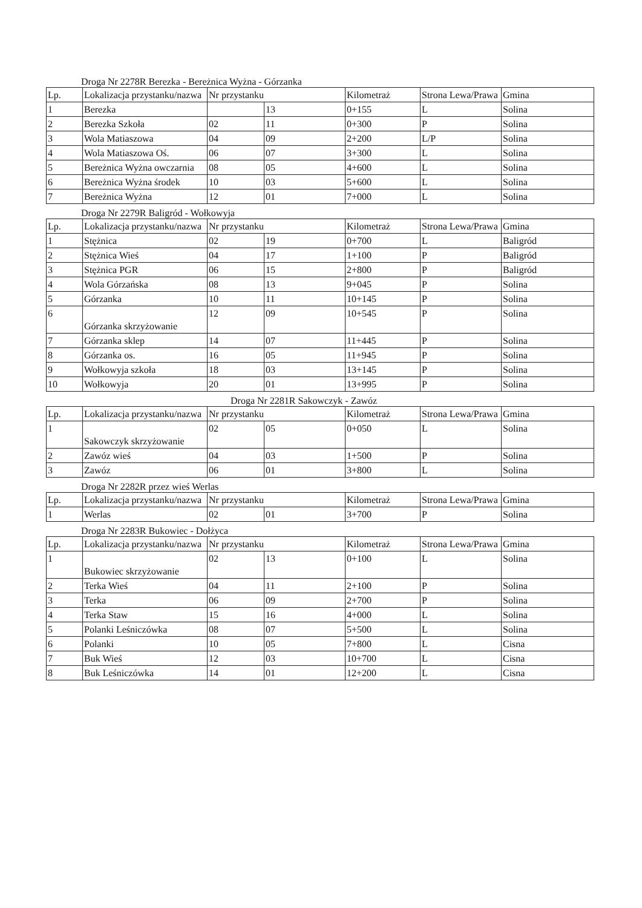Droga Nr 2278R Berezka - Bereżnica Wyżna - Górzanka
| Lp. | Lokalizacja przystanku/nazwa | Nr przystanku | | Kilometraż | Strona Lewa/Prawa | Gmina |
| 1 | Berezka | | 13 | 0+155 | L | Solina |
| 2 | Berezka Szkoła | 02 | 11 | 0+300 | P | Solina |
| 3 | Wola Matiaszowa | 04 | 09 | 2+200 | L/P | Solina |
| 4 | Wola Matiaszowa Oś. | 06 | 07 | 3+300 | L | Solina |
| 5 | Bereżnica Wyżna owczarnia | 08 | 05 | 4+600 | L | Solina |
| 6 | Bereżnica Wyżna środek | 10 | 03 | 5+600 | L | Solina |
| 7 | Bereżnica Wyżna | 12 | 01 | 7+000 | L | Solina |
Droga Nr 2279R Baligród - Wołkowyja
| Lp. | Lokalizacja przystanku/nazwa | Nr przystanku | | Kilometraż | Strona Lewa/Prawa | Gmina |
| 1 | Stężnica | 02 | 19 | 0+700 | L | Baligród |
| 2 | Stężnica Wieś | 04 | 17 | 1+100 | P | Baligród |
| 3 | Stężnica PGR | 06 | 15 | 2+800 | P | Baligród |
| 4 | Wola Górzańska | 08 | 13 | 9+045 | P | Solina |
| 5 | Górzanka | 10 | 11 | 10+145 | P | Solina |
| 6 | Górzanka skrzyżowanie | 12 | 09 | 10+545 | P | Solina |
| 7 | Górzanka sklep | 14 | 07 | 11+445 | P | Solina |
| 8 | Górzanka os. | 16 | 05 | 11+945 | P | Solina |
| 9 | Wołkowyja szkoła | 18 | 03 | 13+145 | P | Solina |
| 10 | Wołkowyja | 20 | 01 | 13+995 | P | Solina |
Droga Nr 2281R Sakowczyk - Zawóz
| Lp. | Lokalizacja przystanku/nazwa | Nr przystanku | | Kilometraż | Strona Lewa/Prawa | Gmina |
| 1 | Sakowczyk skrzyżowanie | 02 | 05 | 0+050 | L | Solina |
| 2 | Zawóz wieś | 04 | 03 | 1+500 | P | Solina |
| 3 | Zawóz | 06 | 01 | 3+800 | L | Solina |
Droga Nr 2282R przez wieś Werlas
| Lp. | Lokalizacja przystanku/nazwa | Nr przystanku | | Kilometraż | Strona Lewa/Prawa | Gmina |
| 1 | Werlas | 02 | 01 | 3+700 | P | Solina |
Droga Nr 2283R Bukowiec - Dołżyca
| Lp. | Lokalizacja przystanku/nazwa | Nr przystanku | | Kilometraż | Strona Lewa/Prawa | Gmina |
| 1 | Bukowiec skrzyżowanie | 02 | 13 | 0+100 | L | Solina |
| 2 | Terka Wieś | 04 | 11 | 2+100 | P | Solina |
| 3 | Terka | 06 | 09 | 2+700 | P | Solina |
| 4 | Terka Staw | 15 | 16 | 4+000 | L | Solina |
| 5 | Polanki Leśniczówka | 08 | 07 | 5+500 | L | Solina |
| 6 | Polanki | 10 | 05 | 7+800 | L | Cisna |
| 7 | Buk Wieś | 12 | 03 | 10+700 | L | Cisna |
| 8 | Buk Leśniczówka | 14 | 01 | 12+200 | L | Cisna |